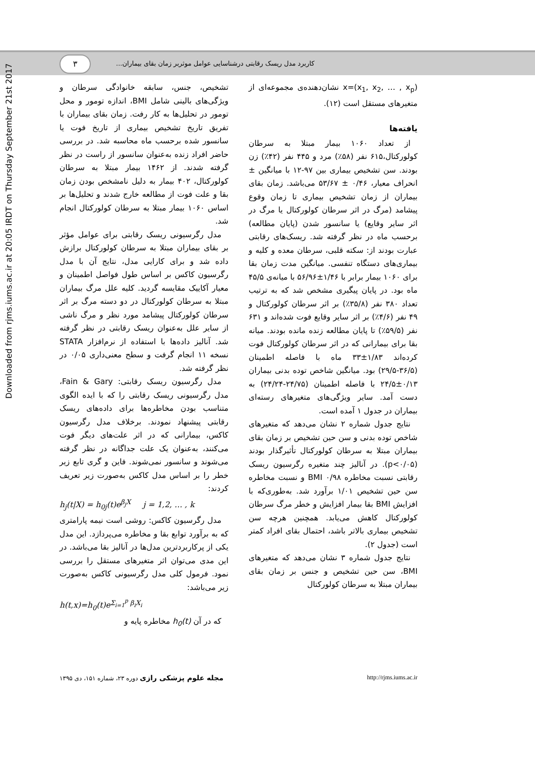۳
کاربرد مدل ریسک رقابتی درشناسایی عوامل موثربر زمان بقای بیماران...
Downloaded from rjms.iums.ac.ir at 20:05 IRDT on Thursday September 21st 2017
تشخیص، جنس، سابقه خانوادگی سرطان و ویژگی‌های بالینی شامل BMI، اندازه تومور و محل تومور در تحلیل‌ها به کار رفت. زمان بقای بیماران با تفریق تاریخ تشخیص بیماری از تاریخ فوت یا سانسور شده برحسب ماه محاسبه شد. در بررسی حاضر افراد زنده به‌عنوان سانسور از راست در نظر گرفته شدند. از ۱۴۶۲ بیمار مبتلا به سرطان کولورکتال، ۴۰۲ بیمار به دلیل نامشخص بودن زمان بقا و علت فوت از مطالعه خارج شدند و تحلیل‌ها بر اساس ۱۰۶۰ بیمار مبتلا به سرطان کولورکتال انجام شد.
مدل رگرسیونی ریسک رقابتی برای عوامل مؤثر بر بقای بیماران مبتلا به سرطان کولورکتال برازش داده شد و برای کارایی مدل، نتایج آن با مدل رگرسیون کاکس بر اساس طول فواصل اطمینان و معیار آکاییک مقایسه گردید. کلیه علل مرگ بیماران مبتلا به سرطان کولورکتال در دو دسته مرگ بر اثر سرطان کولورکتال پیشامد مورد نظر و مرگ ناشی از سایر علل به‌عنوان ریسک رقابتی در نظر گرفته شد. آنالیز داده‌ها با استفاده از نرم‌افزار STATA نسخه ۱۱ انجام گرفت و سطح معنی‌داری ۰/۰۵ در نظر گرفته شد.
مدل رگرسیون ریسک رقابتی: Fain & Gary، مدل رگرسیونی ریسک رقابتی را که با ایده الگوی متناسب بودن مخاطره‌ها برای داده‌های ریسک رقابتی پیشنهاد نمودند. برخلاف مدل رگرسیون کاکس، بیمارانی که در اثر علت‌های دیگر فوت می‌کنند، به‌عنوان یک علت جداگانه در نظر گرفته می‌شوند و سانسور نمی‌شوند. فاین و گری تابع زیر خطر را بر اساس مدل کاکس به‌صورت زیر تعریف کردند:
h<sub>j</sub>(t|X) = h<sub>0j</sub>(t)e<sup>β<sub>j</sub>X</sup> j = 1,2, … , k
مدل رگرسیون کاکس: روشی است نیمه پارامتری که به برآورد توابع بقا و مخاطره می‌پردازد. این مدل یکی از پرکاربردترین مدل‌ها در آنالیز بقا می‌باشد. در این مدی می‌توان اثر متغیرهای مستقل را بررسی نمود. فرمول کلی مدل رگرسیونی کاکس به‌صورت زیر می‌باشد:
h(t,x)=h<sub>0</sub>(t)e<sup>Σ<sub>i=1</sub><sup>p</sup> β<sub>i</sub>X<sub>i</sub></sup>
که در آن h<sub>0</sub>(t) مخاطره پایه و
x=(x<sub>1</sub>, x<sub>2</sub>, … , x<sub>p</sub>) نشان‌دهنده‌ی مجموعه‌ای از متغیرهای مستقل است (۱۲).
یافته‌ها
از تعداد ۱۰۶۰ بیمار مبتلا به سرطان کولورکتال،۶۱۵ نفر (۵۸٪) مرد و ۴۴۵ نفر (۴۲٪) زن بودند. سن تشخیص بیماری بین ۹۷-۱۲ با میانگین ± انحراف معیار، ۰/۴۶ ± ۵۳/۶۷ می‌باشد. زمان بقای بیماران از زمان تشخیص بیماری تا زمان وقوع پیشامد (مرگ در اثر سرطان کولورکتال یا مرگ در اثر سایر وقایع) یا سانسور شدن (پایان مطالعه) برحسب ماه در نظر گرفته شد. ریسک‌های رقابتی عبارت بودند از: سکته قلبی، سرطان معده و کلیه و بیماری‌های دستگاه تنفسی. میانگین مدت زمان بقا برای ۱۰۶۰ بیمار برابر با ۱/۴۶±۵۶/۹۶ با میانه‌ی ۴۵/۵ ماه بود. در پایان پیگیری مشخص شد که به ترتیب تعداد ۳۸۰ نفر (۳۵/۸٪) بر اثر سرطان کولورکتال و ۴۹ نفر (۴/۶٪) بر اثر سایر وقایع فوت شده‌اند و ۶۳۱ نفر (۵۹/۵٪) تا پایان مطالعه زنده مانده بودند. میانه بقا برای بیمارانی که در اثر سرطان کولورکتال فوت کرده‌اند ۱/۸۳±۳۳ ماه با فاصله اطمینان (۳۶/۵-۲۹/۵) بود. میانگین شاخص توده بدنی بیماران ۰/۱۳±۲۴/۵ با فاصله اطمینان (۲۴/۷۵-۲۴/۲۴) به دست آمد. سایر ویژگی‌های متغیرهای رسته‌ای بیماران در جدول ۱ آمده است.
نتایج جدول شماره ۲ نشان می‌دهد که متغیرهای شاخص توده بدنی و سن حین تشخیص بر زمان بقای بیماران مبتلا به سرطان کولورکتال تأثیرگذار بودند (p<۰/۰۵). در آنالیز چند متغیره رگرسیون ریسک رقابتی نسبت مخاطره BMI ۰/۹۸ و نسبت مخاطره سن حین تشخیص ۱/۰۱ برآورد شد. به‌طوری‌که با افزایش BMI بقا بیمار افزایش و خطر مرگ سرطان کولورکتال کاهش می‌یابد. همچنین هرچه سن تشخیص بیماری بالاتر باشد، احتمال بقای افراد کمتر است (جدول ۲).
نتایج جدول شماره ۳ نشان می‌دهد که متغیرهای BMI، سن حین تشخیص و جنس بر زمان بقای بیماران مبتلا به سرطان کولورکتال
مجله علوم پزشکی رازی دوره ۲۳، شماره ۱۵۱، دی ۱۳۹۵ http://rjms.iums.ac.ir